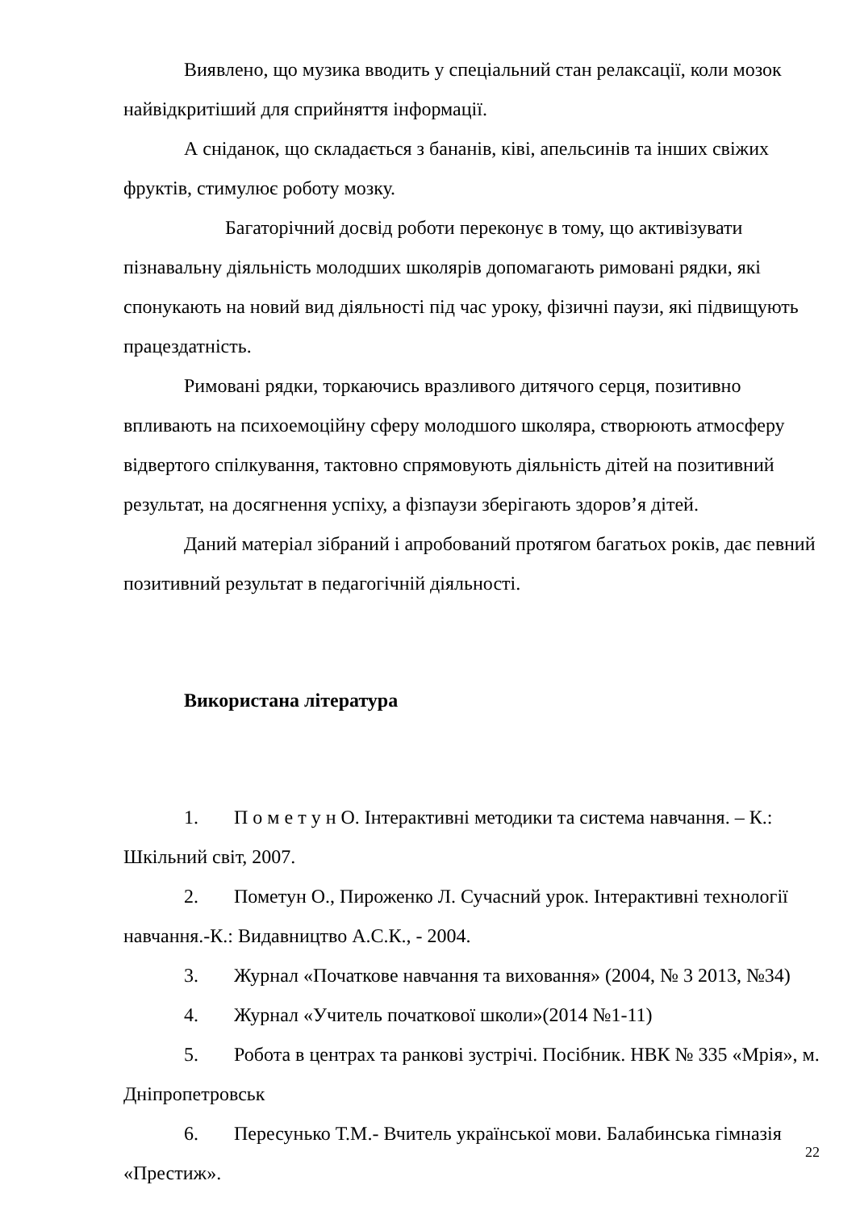Виявлено, що музика вводить у спеціальний стан релаксації, коли мозок найвідкритіший для сприйняття інформації.
А сніданок, що складається з бананів, ківі, апельсинів та інших свіжих фруктів, стимулює роботу мозку.
Багаторічний досвід роботи переконує в тому, що активізувати пізнавальну діяльність молодших школярів допомагають римовані рядки, які спонукають на новий вид діяльності під час уроку, фізичні паузи, які підвищують працездатність.
Римовані рядки, торкаючись вразливого дитячого серця, позитивно впливають на психоемоційну сферу молодшого школяра, створюють атмосферу відвертого спілкування, тактовно спрямовують діяльність дітей на позитивний результат, на досягнення успіху, а фізпаузи зберігають здоров’я дітей.
Даний матеріал зібраний і апробований протягом багатьох років, дає певний позитивний результат в педагогічній діяльності.
Використана література
1. П о м е т у н О. Інтерактивні методики та система навчання. – К.: Шкільний світ, 2007.
2. Пометун О., Пироженко Л. Сучасний урок. Інтерактивні технології навчання.-К.: Видавництво А.С.К., - 2004.
3. Журнал «Початкове навчання та виховання» (2004, № 3 2013, №34)
4. Журнал «Учитель початкової школи»(2014 №1-11)
5. Робота в центрах та ранкові зустрічі. Посібник. НВК № 335 «Мрія», м. Дніпропетровськ
6. Пересунько Т.М.- Вчитель української мови. Балабинська гімназія «Престиж».
22